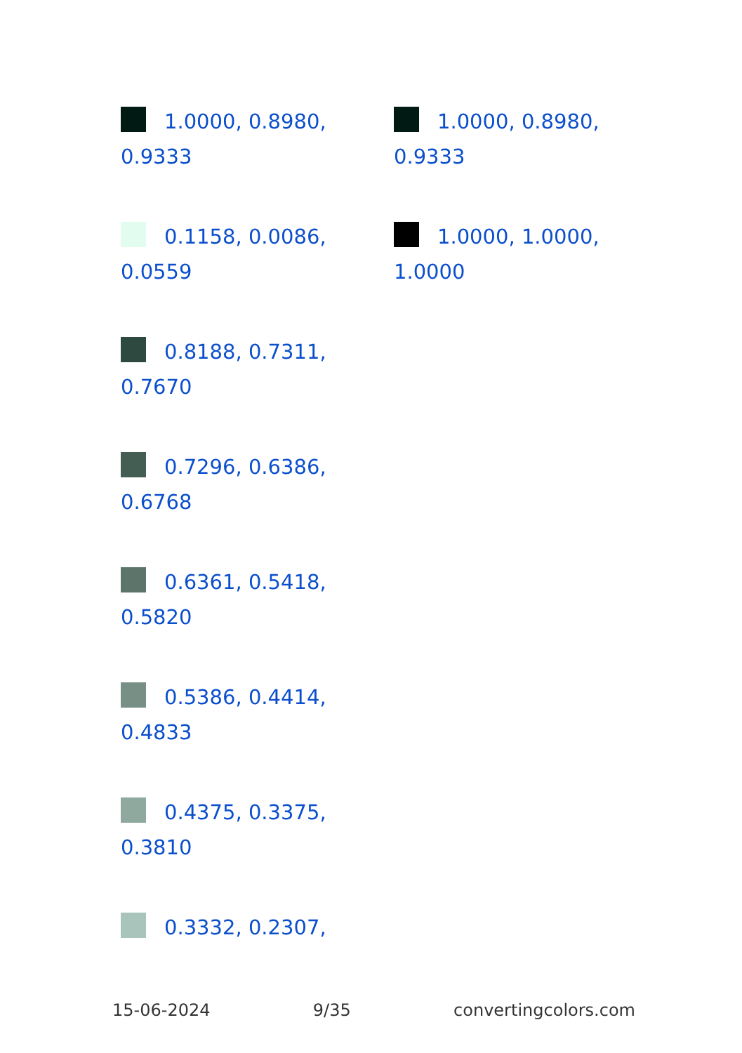1.0000, 0.8980, 0.9333
0.1158, 0.0086, 0.0559
0.8188, 0.7311, 0.7670
0.7296, 0.6386, 0.6768
0.6361, 0.5418, 0.5820
0.5386, 0.4414, 0.4833
0.4375, 0.3375, 0.3810
0.3332, 0.2307,
1.0000, 0.8980, 0.9333
1.0000, 1.0000, 1.0000
15-06-2024 9/35 convertingcolors.com